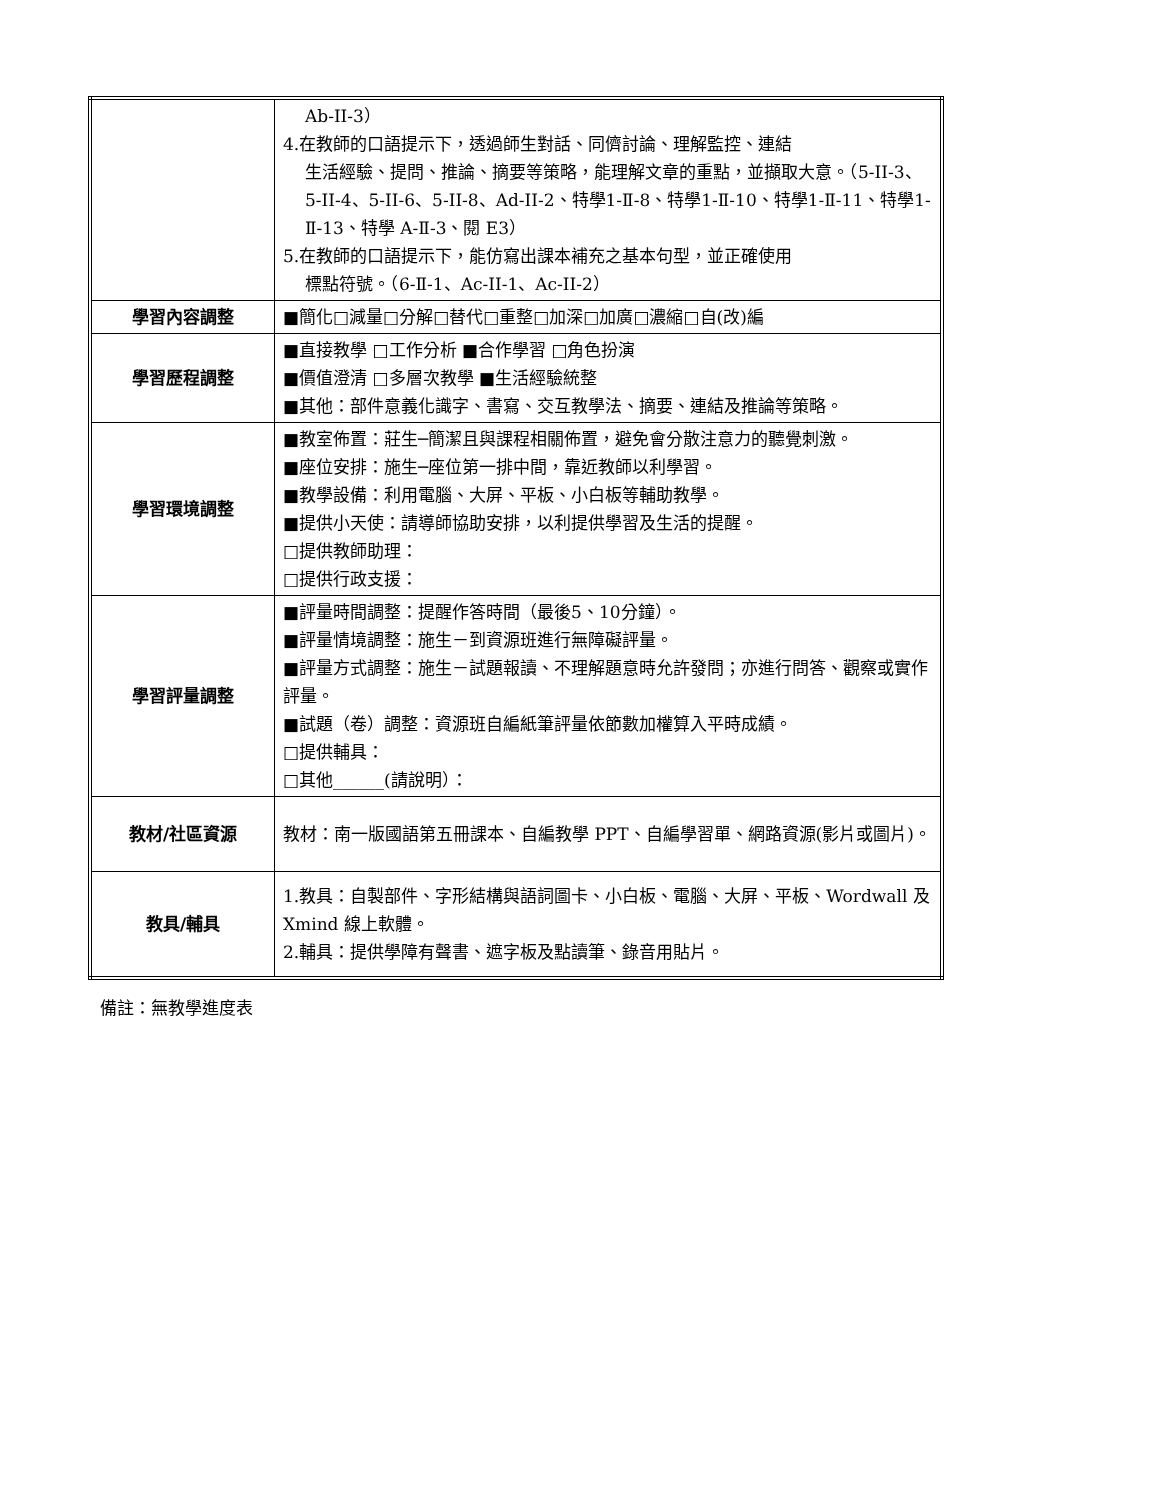| | Ab-II-3） 4.在教師的口語提示下，透過師生對話、同儕討論、理解監控、連結 生活經驗、提問、推論、摘要等策略，能理解文章的重點，並擷取大意。（5-II-3、5-II-4、5-II-6、5-II-8、Ad-II-2、特學1-Ⅱ-8、特學1-Ⅱ-10、特學1-Ⅱ-11、特學1-Ⅱ-13、特學 A-Ⅱ-3、閱 E3） 5.在教師的口語提示下，能仿寫出課本補充之基本句型，並正確使用 標點符號。（6-Ⅱ-1、Ac-II-1、Ac-II-2） |
| 學習內容調整 | ■簡化□減量□分解□替代□重整□加深□加廣□濃縮□自(改)編 |
| 學習歷程調整 | ■直接教學 □工作分析 ■合作學習 □角色扮演 ■價值澄清 □多層次教學 ■生活經驗統整 ■其他：部件意義化識字、書寫、交互教學法、摘要、連結及推論等策略。 |
| 學習環境調整 | ■教室佈置：莊生─簡潔且與課程相關佈置，避免會分散注意力的聽覺刺激。 ■座位安排：施生─座位第一排中間，靠近教師以利學習。 ■教學設備：利用電腦、大屏、平板、小白板等輔助教學。 ■提供小天使：請導師協助安排，以利提供學習及生活的提醒。 □提供教師助理： □提供行政支援： |
| 學習評量調整 | ■評量時間調整：提醒作答時間（最後5、10分鐘）。 ■評量情境調整：施生－到資源班進行無障礙評量。 ■評量方式調整：施生－試題報讀、不理解題意時允許發問；亦進行問答、觀察或實作評量。 ■試題（卷）調整：資源班自編紙筆評量依節數加權算入平時成績。 □提供輔具： □其他______(請說明）： |
| 教材/社區資源 | 教材：南一版國語第五冊課本、自編教學 PPT、自編學習單、網路資源(影片或圖片)。 |
| 教具/輔具 | 1.教具：自製部件、字形結構與語詞圖卡、小白板、電腦、大屏、平板、Wordwall 及 Xmind 線上軟體。 2.輔具：提供學障有聲書、遮字板及點讀筆、錄音用貼片。 |
備註：無教學進度表